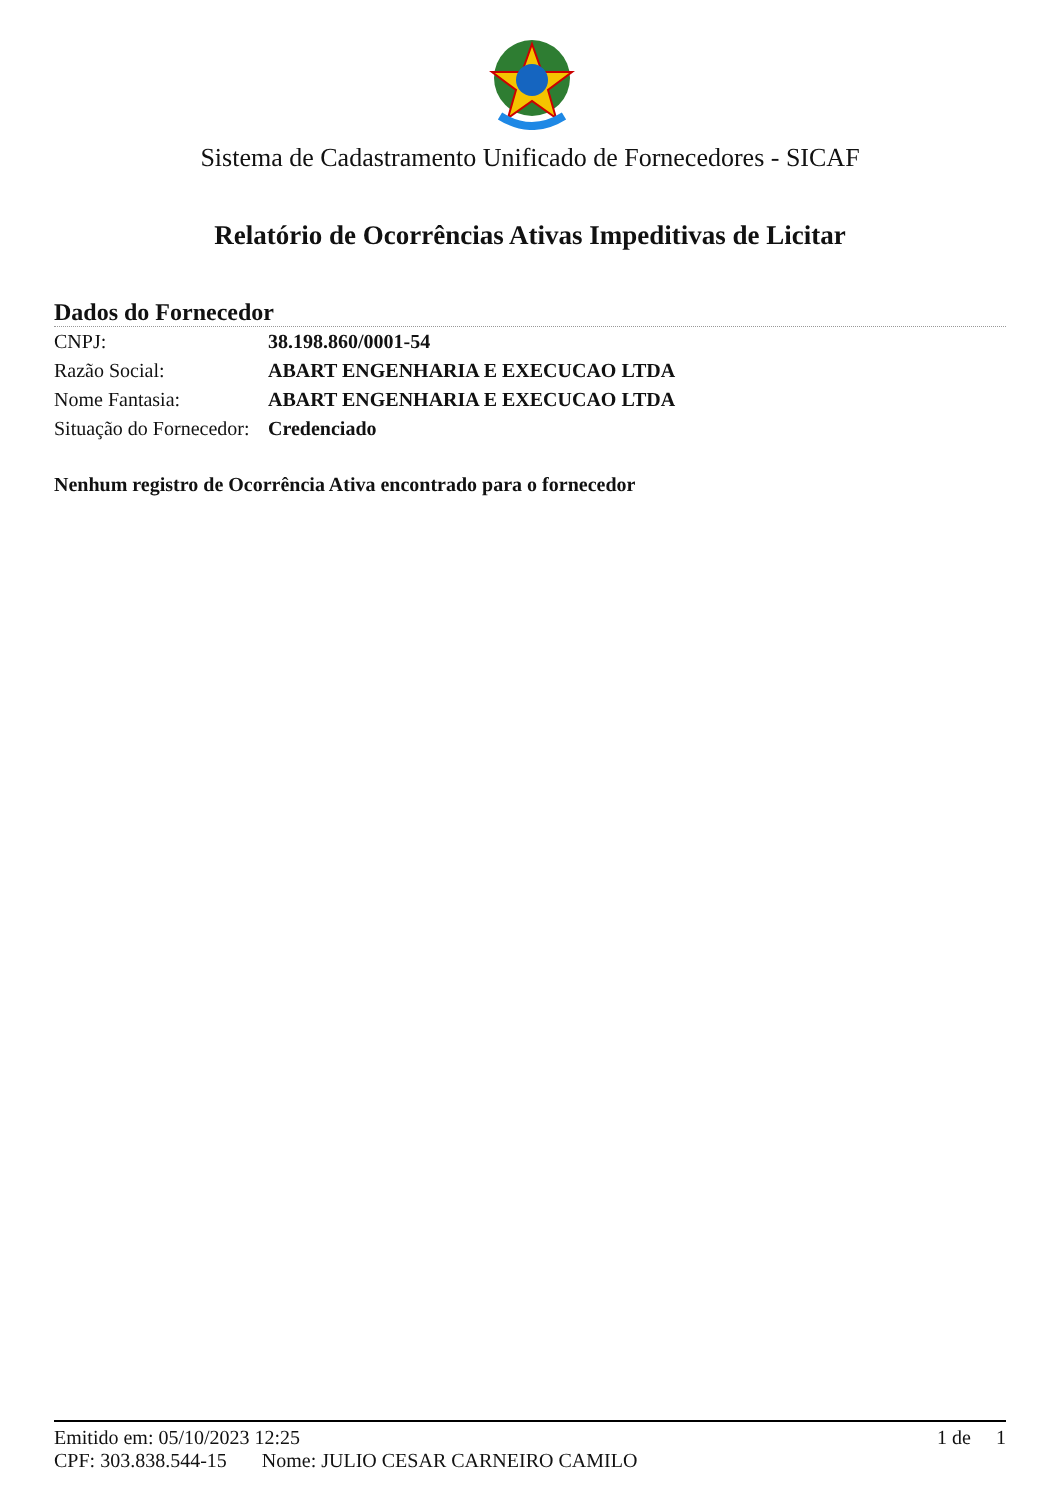Sistema de Cadastramento Unificado de Fornecedores - SICAF
Relatório de Ocorrências Ativas Impeditivas de Licitar
Dados do Fornecedor
| CNPJ: | 38.198.860/0001-54 |
| Razão Social: | ABART ENGENHARIA E EXECUCAO LTDA |
| Nome Fantasia: | ABART ENGENHARIA E EXECUCAO LTDA |
| Situação do Fornecedor: | Credenciado |
Nenhum registro de Ocorrência Ativa encontrado para o fornecedor
Emitido em: 05/10/2023 12:25 1 de 1
CPF: 303.838.544-15 Nome: JULIO CESAR CARNEIRO CAMILO